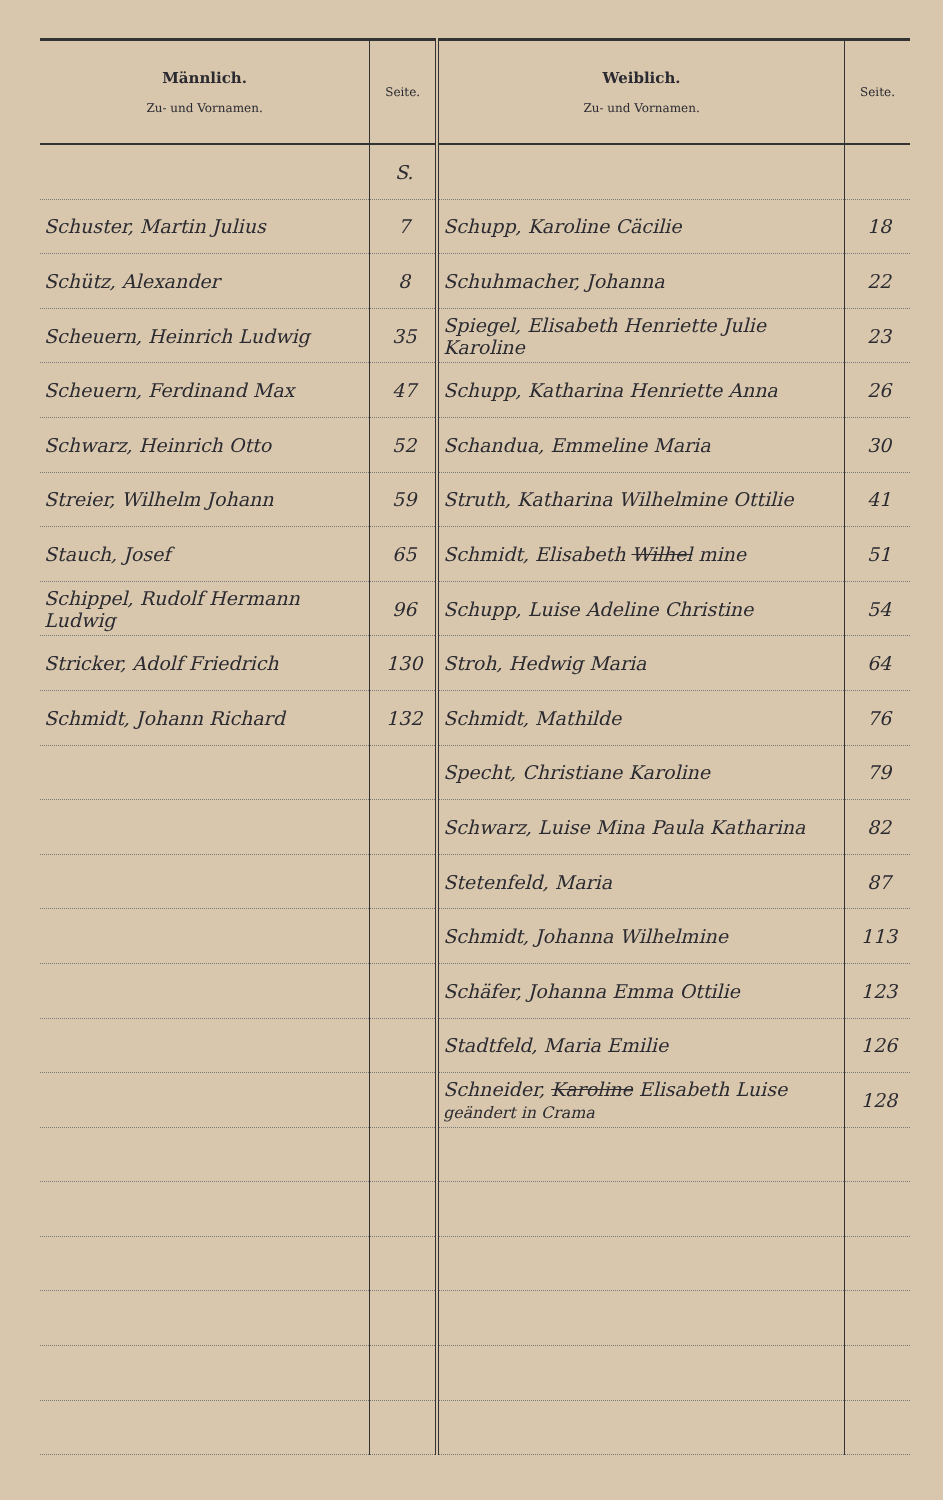| Männlich. Zu- und Vornamen. | Seite. | Weiblich. Zu- und Vornamen. | Seite. |
| --- | --- | --- | --- |
| | S. | | |
| Schuster, Martin Julius | 7 | Schupp, Karoline Cäcilie | 18 |
| Schütz, Alexander | 8 | Schuhmacher, Johanna | 22 |
| Scheuern, Heinrich Ludwig | 35 | Spiegel, Elisabeth Henriette Julie Karoline | 23 |
| Scheuern, Ferdinand Max | 47 | Schupp, Katharina Henriette Anna | 26 |
| Schwarz, Heinrich Otto | 52 | Schandua, Emmeline Maria | 30 |
| Streier, Wilhelm Johann | 59 | Struth, Katharina Wilhelmine Ottilie | 41 |
| Stauch, Josef | 65 | Schmidt, Elisabeth Wilhel mine | 51 |
| Schippel, Rudolf Hermann Ludwig | 96 | Schupp, Luise Adeline Christine | 54 |
| Stricker, Adolf Friedrich | 130 | Stroh, Hedwig Maria | 64 |
| Schmidt, Johann Richard | 132 | Schmidt, Mathilde | 76 |
| | | Specht, Christiane Karoline | 79 |
| | | Schwarz, Luise Mina Paula Katharina | 82 |
| | | Stetenfeld, Maria | 87 |
| | | Schmidt, Johanna Wilhelmine | 113 |
| | | Schäfer, Johanna Emma Ottilie | 123 |
| | | Stadtfeld, Maria Emilie | 126 |
| | | Schneider, Karoline Elisabeth Luise geändert in Crama | 128 |